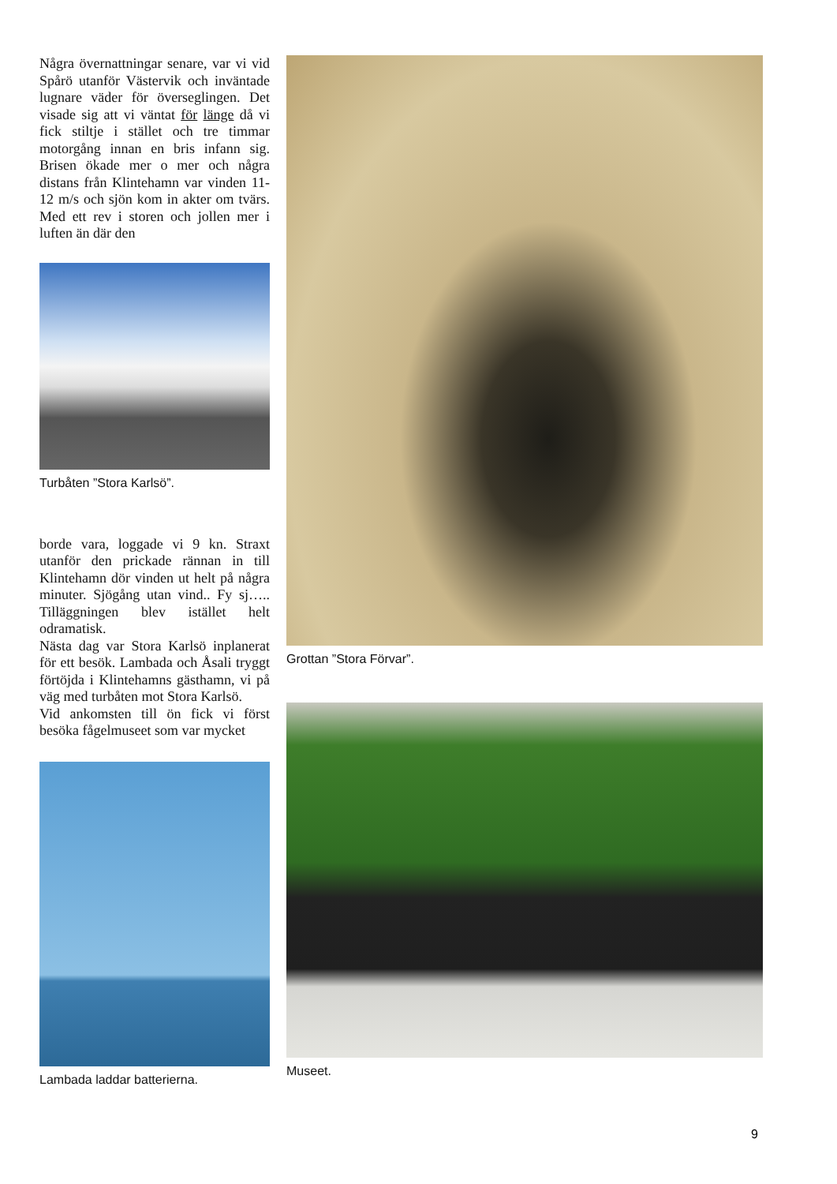Några övernattningar senare, var vi vid Spårö utanför Västervik och inväntade lugnare väder för överseglingen. Det visade sig att vi väntat för länge då vi fick stiltje i stället och tre timmar motorgång innan en bris infann sig. Brisen ökade mer o mer och några distans från Klintehamn var vinden 11-12 m/s och sjön kom in akter om tvärs. Med ett rev i storen och jollen mer i luften än där den
Turbåten ”Stora Karlsö”.
borde vara, loggade vi 9 kn. Straxt utanför den prickade rännan in till Klintehamn dör vinden ut helt på några minuter. Sjögång utan vind.. Fy sj….. Tilläggningen blev istället helt odramatisk.
Nästa dag var Stora Karlsö inplanerat för ett besök. Lambada och Åsali tryggt förtöjda i Klintehamns gästhamn, vi på väg med turbåten mot Stora Karlsö.
Vid ankomsten till ön fick vi först besöka fågelmuseet som var mycket
Lambada laddar batterierna.
Grottan ”Stora Förvar”.
Museet.
9